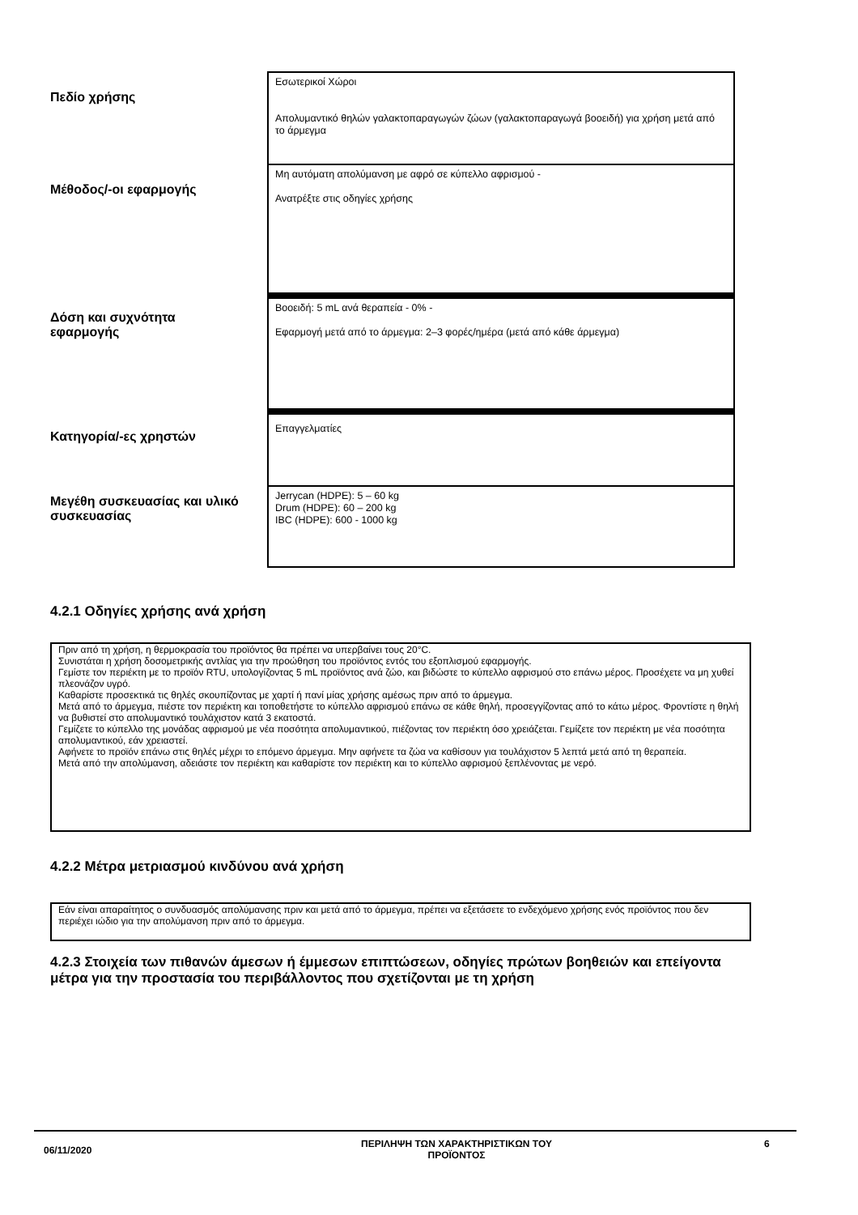| Πεδίο χρήσης | Εσωτερικοί Χώροι Απολυμαντικό θηλών γαλακτοπαραγωγών ζώων (γαλακτοπαραγωγά βοοειδή) για χρήση μετά από το άρμεγμα |
| Μέθοδος/-οι εφαρμογής | Μη αυτόματη απολύμανση με αφρό σε κύπελλο αφρισμού - Ανατρέξτε στις οδηγίες χρήσης |
| Δόση και συχνότητα εφαρμογής | Βοοειδή: 5 mL ανά θεραπεία - 0% - Εφαρμογή μετά από το άρμεγμα: 2–3 φορές/ημέρα (μετά από κάθε άρμεγμα) |
| Κατηγορία/-ες χρηστών | Επαγγελματίες |
| Μεγέθη συσκευασίας και υλικό συσκευασίας | Jerrycan (HDPE): 5 – 60 kg Drum (HDPE): 60 – 200 kg IBC (HDPE): 600 - 1000 kg |
4.2.1 Οδηγίες χρήσης ανά χρήση
Πριν από τη χρήση, η θερμοκρασία του προϊόντος θα πρέπει να υπερβαίνει τους 20°C.
Συνιστάται η χρήση δοσομετρικής αντλίας για την προώθηση του προϊόντος εντός του εξοπλισμού εφαρμογής.
Γεμίστε τον περιέκτη με το προϊόν RTU, υπολογίζοντας 5 mL προϊόντος ανά ζώο, και βιδώστε το κύπελλο αφρισμού στο επάνω μέρος. Προσέχετε να μη χυθεί πλεονάζον υγρό.
Καθαρίστε προσεκτικά τις θηλές σκουπίζοντας με χαρτί ή πανί μίας χρήσης αμέσως πριν από το άρμεγμα.
Μετά από το άρμεγμα, πιέστε τον περιέκτη και τοποθετήστε το κύπελλο αφρισμού επάνω σε κάθε θηλή, προσεγγίζοντας από το κάτω μέρος. Φροντίστε η θηλή να βυθιστεί στο απολυμαντικό τουλάχιστον κατά 3 εκατοστά.
Γεμίζετε το κύπελλο της μονάδας αφρισμού με νέα ποσότητα απολυμαντικού, πιέζοντας τον περιέκτη όσο χρειάζεται. Γεμίζετε τον περιέκτη με νέα ποσότητα απολυμαντικού, εάν χρειαστεί.
Αφήνετε το προϊόν επάνω στις θηλές μέχρι το επόμενο άρμεγμα. Μην αφήνετε τα ζώα να καθίσουν για τουλάχιστον 5 λεπτά μετά από τη θεραπεία.
Μετά από την απολύμανση, αδειάστε τον περιέκτη και καθαρίστε τον περιέκτη και το κύπελλο αφρισμού ξεπλένοντας με νερό.
4.2.2 Μέτρα μετριασμού κινδύνου ανά χρήση
Εάν είναι απαραίτητος ο συνδυασμός απολύμανσης πριν και μετά από το άρμεγμα, πρέπει να εξετάσετε το ενδεχόμενο χρήσης ενός προϊόντος που δεν περιέχει ιώδιο για την απολύμανση πριν από το άρμεγμα.
4.2.3 Στοιχεία των πιθανών άμεσων ή έμμεσων επιπτώσεων, οδηγίες πρώτων βοηθειών και επείγοντα μέτρα για την προστασία του περιβάλλοντος που σχετίζονται με τη χρήση
06/11/2020
ΠΕΡΙΛΗΨΗ ΤΩΝ ΧΑΡΑΚΤΗΡΙΣΤΙΚΩΝ ΤΟΥ
ΠΡΟΪΟΝΤΟΣ
6